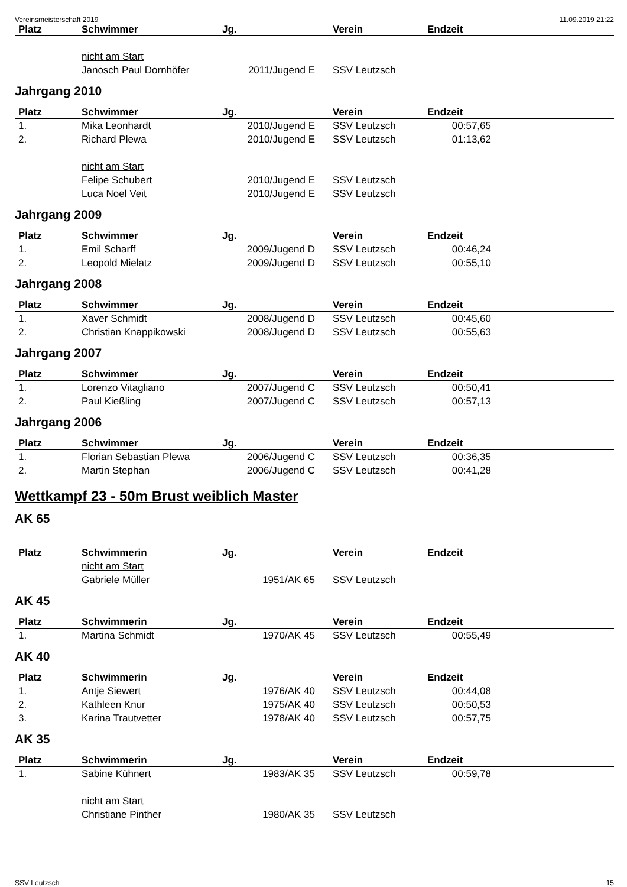Vereinsmeisterschaft 2019 11.09.2019 21:22
| Platz | Schwimmer | Jg. | Verein | Endzeit | |
| --- | --- | --- | --- | --- | --- |
| | nicht am Start | | | | |
| | Janosch Paul Dornhöfer | 2011/Jugend E | SSV Leutzsch | | |
Jahrgang 2010
| Platz | Schwimmer | Jg. | Verein | Endzeit | |
| --- | --- | --- | --- | --- | --- |
| 1. | Mika Leonhardt | 2010/Jugend E | SSV Leutzsch | 00:57,65 | |
| 2. | Richard Plewa | 2010/Jugend E | SSV Leutzsch | 01:13,62 | |
| | nicht am Start | | | | |
| | Felipe Schubert | 2010/Jugend E | SSV Leutzsch | | |
| | Luca Noel Veit | 2010/Jugend E | SSV Leutzsch | | |
Jahrgang 2009
| Platz | Schwimmer | Jg. | Verein | Endzeit | |
| --- | --- | --- | --- | --- | --- |
| 1. | Emil Scharff | 2009/Jugend D | SSV Leutzsch | 00:46,24 | |
| 2. | Leopold Mielatz | 2009/Jugend D | SSV Leutzsch | 00:55,10 | |
Jahrgang 2008
| Platz | Schwimmer | Jg. | Verein | Endzeit | |
| --- | --- | --- | --- | --- | --- |
| 1. | Xaver Schmidt | 2008/Jugend D | SSV Leutzsch | 00:45,60 | |
| 2. | Christian Knappikowski | 2008/Jugend D | SSV Leutzsch | 00:55,63 | |
Jahrgang 2007
| Platz | Schwimmer | Jg. | Verein | Endzeit | |
| --- | --- | --- | --- | --- | --- |
| 1. | Lorenzo Vitagliano | 2007/Jugend C | SSV Leutzsch | 00:50,41 | |
| 2. | Paul Kießling | 2007/Jugend C | SSV Leutzsch | 00:57,13 | |
Jahrgang 2006
| Platz | Schwimmer | Jg. | Verein | Endzeit | |
| --- | --- | --- | --- | --- | --- |
| 1. | Florian Sebastian Plewa | 2006/Jugend C | SSV Leutzsch | 00:36,35 | |
| 2. | Martin Stephan | 2006/Jugend C | SSV Leutzsch | 00:41,28 | |
Wettkampf 23 - 50m Brust weiblich Master
AK 65
| Platz | Schwimmerin | Jg. | Verein | Endzeit | |
| --- | --- | --- | --- | --- | --- |
| | nicht am Start | | | | |
| | Gabriele Müller | 1951/AK 65 | SSV Leutzsch | | |
AK 45
| Platz | Schwimmerin | Jg. | Verein | Endzeit | |
| --- | --- | --- | --- | --- | --- |
| 1. | Martina Schmidt | 1970/AK 45 | SSV Leutzsch | 00:55,49 | |
AK 40
| Platz | Schwimmerin | Jg. | Verein | Endzeit | |
| --- | --- | --- | --- | --- | --- |
| 1. | Antje Siewert | 1976/AK 40 | SSV Leutzsch | 00:44,08 | |
| 2. | Kathleen Knur | 1975/AK 40 | SSV Leutzsch | 00:50,53 | |
| 3. | Karina Trautvetter | 1978/AK 40 | SSV Leutzsch | 00:57,75 | |
AK 35
| Platz | Schwimmerin | Jg. | Verein | Endzeit | |
| --- | --- | --- | --- | --- | --- |
| 1. | Sabine Kühnert | 1983/AK 35 | SSV Leutzsch | 00:59,78 | |
| | nicht am Start | | | | |
| | Christiane Pinther | 1980/AK 35 | SSV Leutzsch | | |
SSV Leutzsch 15